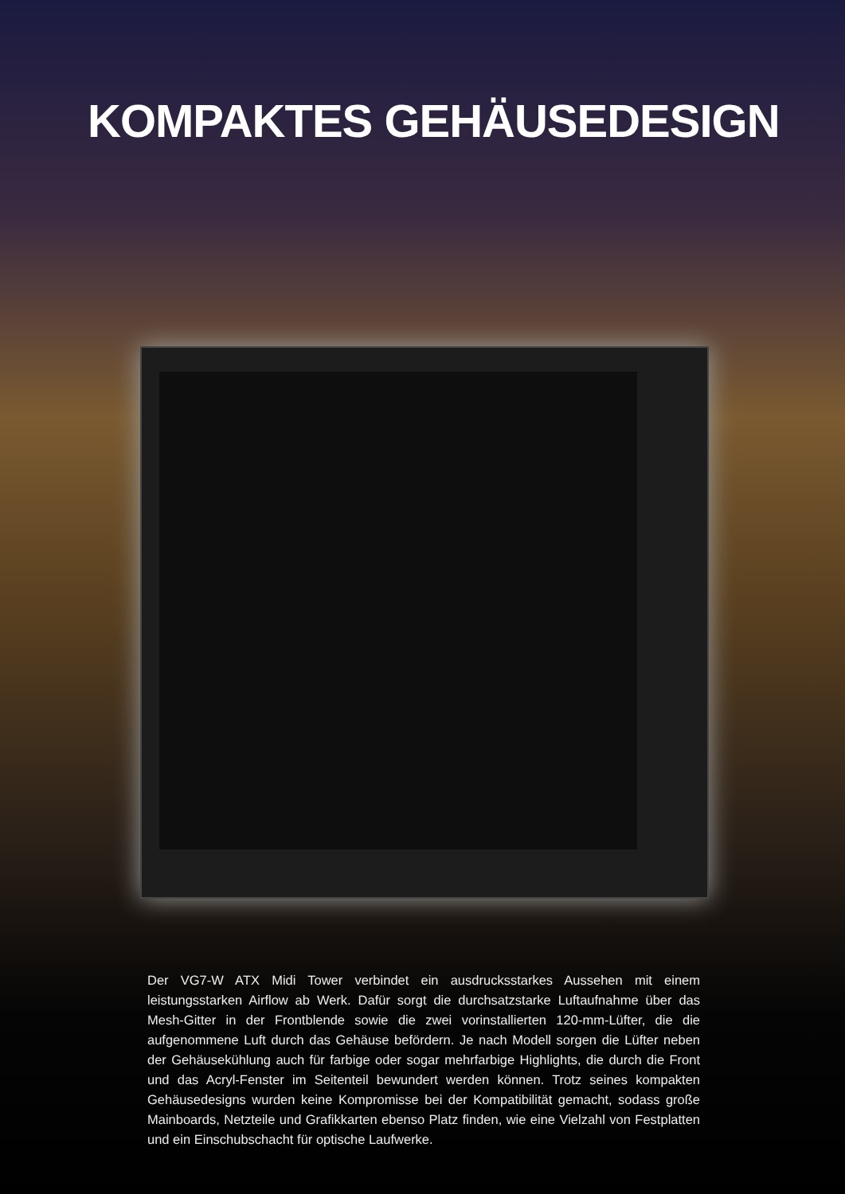KOMPAKTES GEHÄUSEDESIGN
Der VG7-W ATX Midi Tower verbindet ein ausdrucksstarkes Aussehen mit einem leistungsstarken Airflow ab Werk. Dafür sorgt die durchsatzstarke Luftaufnahme über das Mesh-Gitter in der Frontblende sowie die zwei vorinstallierten 120-mm-Lüfter, die die aufgenommene Luft durch das Gehäuse befördern. Je nach Modell sorgen die Lüfter neben der Gehäusekühlung auch für farbige oder sogar mehrfarbige Highlights, die durch die Front und das Acryl-Fenster im Seitenteil bewundert werden können. Trotz seines kompakten Gehäusedesigns wurden keine Kompromisse bei der Kompatibilität gemacht, sodass große Mainboards, Netzteile und Grafikkarten ebenso Platz finden, wie eine Vielzahl von Festplatten und ein Einschubschacht für optische Laufwerke.